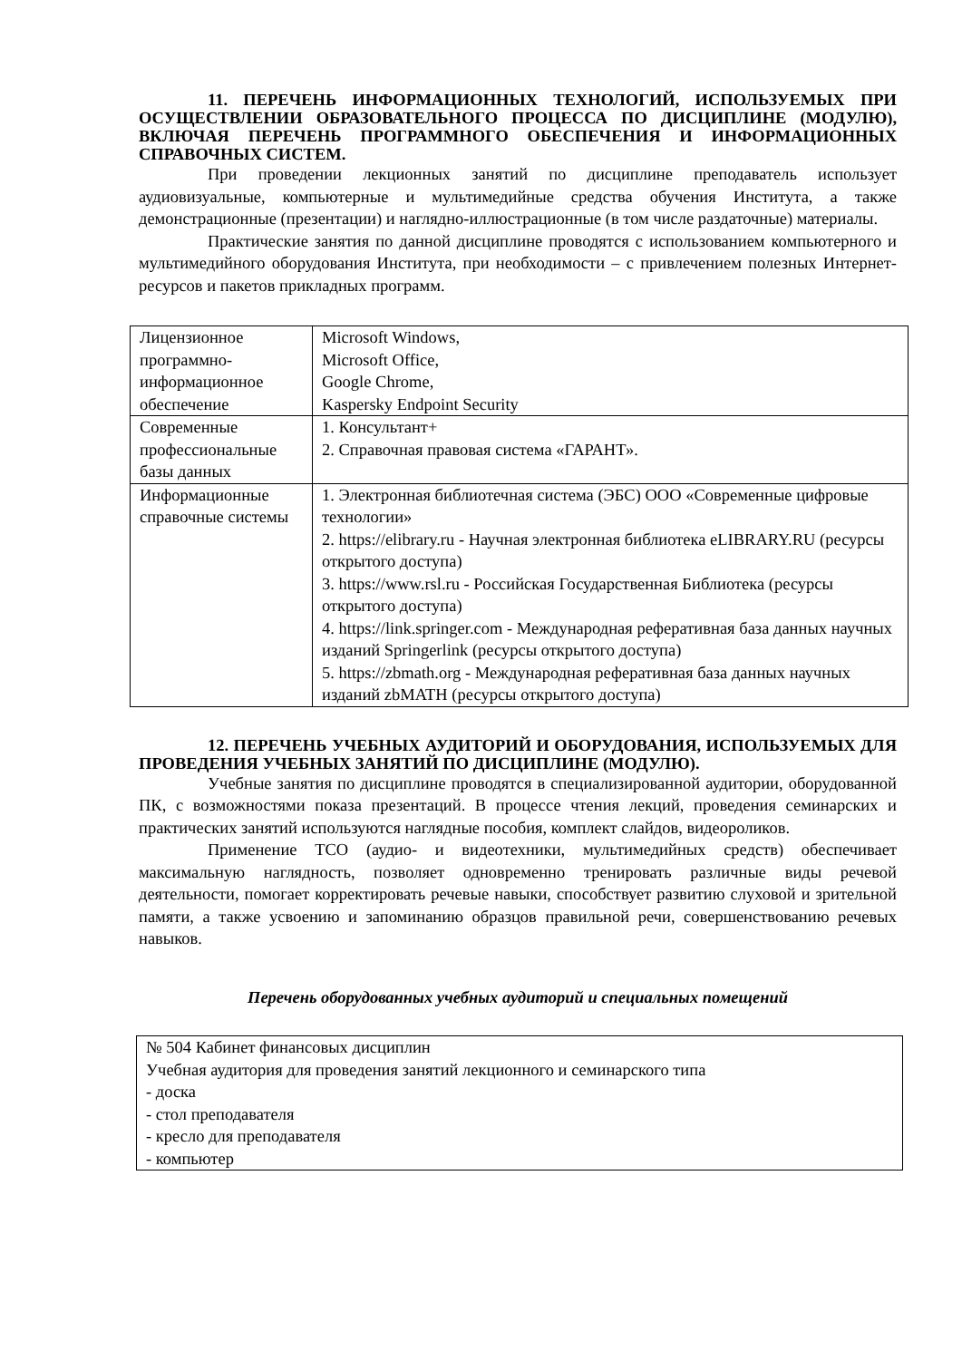11. ПЕРЕЧЕНЬ ИНФОРМАЦИОННЫХ ТЕХНОЛОГИЙ, ИСПОЛЬЗУЕМЫХ ПРИ ОСУЩЕСТВЛЕНИИ ОБРАЗОВАТЕЛЬНОГО ПРОЦЕССА ПО ДИСЦИПЛИНЕ (МОДУЛЮ), ВКЛЮЧАЯ ПЕРЕЧЕНЬ ПРОГРАММНОГО ОБЕСПЕЧЕНИЯ И ИНФОРМАЦИОННЫХ СПРАВОЧНЫХ СИСТЕМ.
При проведении лекционных занятий по дисциплине преподаватель использует аудиовизуальные, компьютерные и мультимедийные средства обучения Института, а также демонстрационные (презентации) и наглядно-иллюстрационные (в том числе раздаточные) материалы.
Практические занятия по данной дисциплине проводятся с использованием компьютерного и мультимедийного оборудования Института, при необходимости – с привлечением полезных Интернет-ресурсов и пакетов прикладных программ.
| Лицензионное программно-информационное обеспечение | Microsoft Windows, Microsoft Office, Google Chrome, Kaspersky Endpoint Security |
| Современные профессиональные базы данных | 1. Консультант+ 2. Справочная правовая система «ГАРАНТ». |
| Информационные справочные системы | 1. Электронная библиотечная система (ЭБС) ООО «Современные цифровые технологии» 2. https://elibrary.ru - Научная электронная библиотека eLIBRARY.RU (ресурсы открытого доступа) 3. https://www.rsl.ru - Российская Государственная Библиотека (ресурсы открытого доступа) 4. https://link.springer.com - Международная реферативная база данных научных изданий Springerlink (ресурсы открытого доступа) 5. https://zbmath.org - Международная реферативная база данных научных изданий zbMATH (ресурсы открытого доступа) |
12. ПЕРЕЧЕНЬ УЧЕБНЫХ АУДИТОРИЙ И ОБОРУДОВАНИЯ, ИСПОЛЬЗУЕМЫХ ДЛЯ ПРОВЕДЕНИЯ УЧЕБНЫХ ЗАНЯТИЙ ПО ДИСЦИПЛИНЕ (МОДУЛЮ).
Учебные занятия по дисциплине проводятся в специализированной аудитории, оборудованной ПК, с возможностями показа презентаций. В процессе чтения лекций, проведения семинарских и практических занятий используются наглядные пособия, комплект слайдов, видеороликов.
Применение ТСО (аудио- и видеотехники, мультимедийных средств) обеспечивает максимальную наглядность, позволяет одновременно тренировать различные виды речевой деятельности, помогает корректировать речевые навыки, способствует развитию слуховой и зрительной памяти, а также усвоению и запоминанию образцов правильной речи, совершенствованию речевых навыков.
Перечень оборудованных учебных аудиторий и специальных помещений
| № 504 Кабинет финансовых дисциплин Учебная аудитория для проведения занятий лекционного и семинарского типа - доска - стол преподавателя - кресло для преподавателя - компьютер |